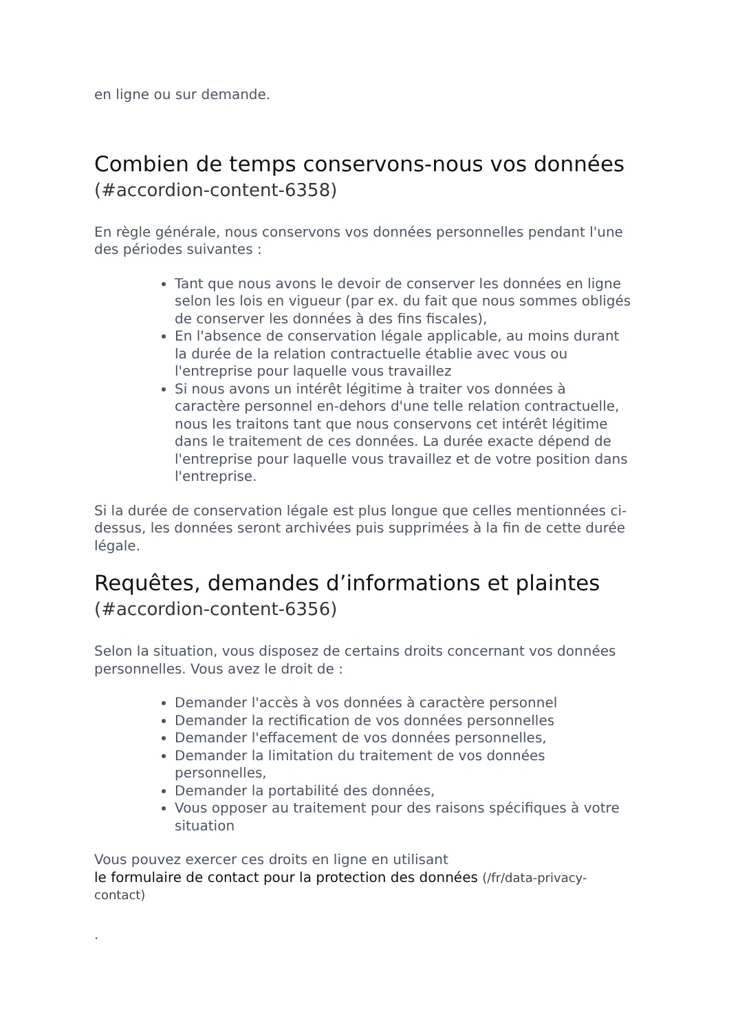en ligne ou sur demande.
Combien de temps conservons-nous vos données
(#accordion-content-6358)
En règle générale, nous conservons vos données personnelles pendant l'une des périodes suivantes :
Tant que nous avons le devoir de conserver les données en ligne selon les lois en vigueur (par ex. du fait que nous sommes obligés de conserver les données à des fins fiscales),
En l'absence de conservation légale applicable, au moins durant la durée de la relation contractuelle établie avec vous ou l'entreprise pour laquelle vous travaillez
Si nous avons un intérêt légitime à traiter vos données à caractère personnel en-dehors d'une telle relation contractuelle, nous les traitons tant que nous conservons cet intérêt légitime dans le traitement de ces données. La durée exacte dépend de l'entreprise pour laquelle vous travaillez et de votre position dans l'entreprise.
Si la durée de conservation légale est plus longue que celles mentionnées ci-dessus, les données seront archivées puis supprimées à la fin de cette durée légale.
Requêtes, demandes d’informations et plaintes
(#accordion-content-6356)
Selon la situation, vous disposez de certains droits concernant vos données personnelles. Vous avez le droit de :
Demander l'accès à vos données à caractère personnel
Demander la rectification de vos données personnelles
Demander l'effacement de vos données personnelles,
Demander la limitation du traitement de vos données personnelles,
Demander la portabilité des données,
Vous opposer au traitement pour des raisons spécifiques à votre situation
Vous pouvez exercer ces droits en ligne en utilisant
le formulaire de contact pour la protection des données (/fr/data-privacy-contact)
.